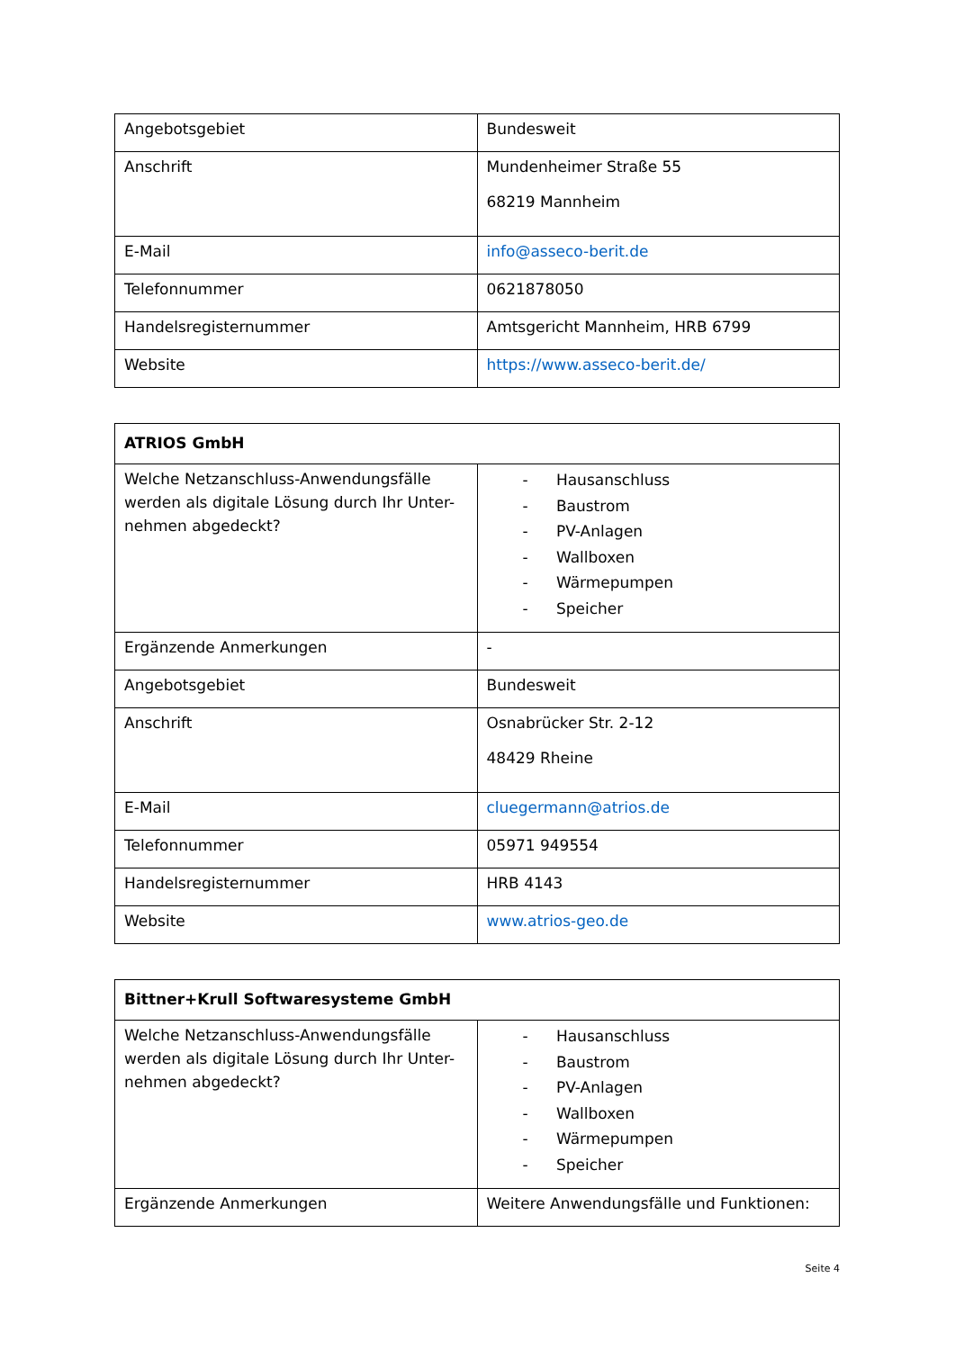| Angebotsgebiet | Bundesweit |
| Anschrift | Mundenheimer Straße 55 68219 Mannheim |
| E-Mail | info@asseco-berit.de |
| Telefonnummer | 0621878050 |
| Handelsregisternummer | Amtsgericht Mannheim, HRB 6799 |
| Website | https://www.asseco-berit.de/ |
| ATRIOS GmbH | |
| Welche Netzanschluss-Anwendungsfälle werden als digitale Lösung durch Ihr Unter-nehmen abgedeckt? | - Hausanschluss - Baustrom - PV-Anlagen - Wallboxen - Wärmepumpen - Speicher |
| Ergänzende Anmerkungen | - |
| Angebotsgebiet | Bundesweit |
| Anschrift | Osnabrücker Str. 2-12 48429 Rheine |
| E-Mail | cluegermann@atrios.de |
| Telefonnummer | 05971 949554 |
| Handelsregisternummer | HRB 4143 |
| Website | www.atrios-geo.de |
| Bittner+Krull Softwaresysteme GmbH | |
| Welche Netzanschluss-Anwendungsfälle werden als digitale Lösung durch Ihr Unter-nehmen abgedeckt? | - Hausanschluss - Baustrom - PV-Anlagen - Wallboxen - Wärmepumpen - Speicher |
| Ergänzende Anmerkungen | Weitere Anwendungsfälle und Funktionen: |
Seite 4